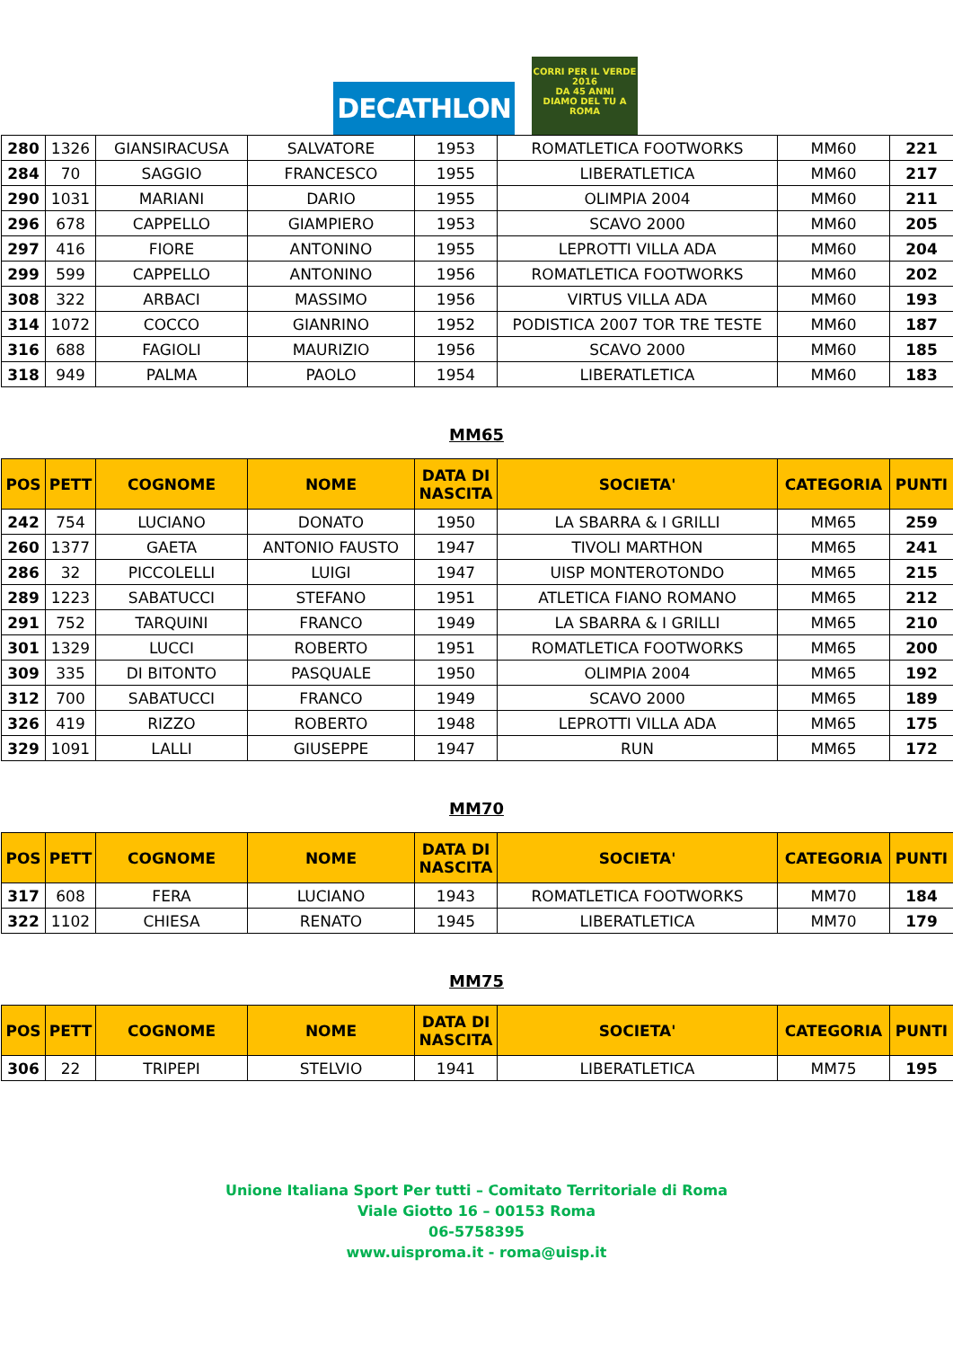DECATHLON
CORRI PER IL VERDE
2016
DA 45 ANNI
DIAMO DEL TU A ROMA
| 280 | 1326 | GIANSIRACUSA | SALVATORE | 1953 | ROMATLETICA FOOTWORKS | MM60 | 221 |
| 284 | 70 | SAGGIO | FRANCESCO | 1955 | LIBERATLETICA | MM60 | 217 |
| 290 | 1031 | MARIANI | DARIO | 1955 | OLIMPIA 2004 | MM60 | 211 |
| 296 | 678 | CAPPELLO | GIAMPIERO | 1953 | SCAVO 2000 | MM60 | 205 |
| 297 | 416 | FIORE | ANTONINO | 1955 | LEPROTTI VILLA ADA | MM60 | 204 |
| 299 | 599 | CAPPELLO | ANTONINO | 1956 | ROMATLETICA FOOTWORKS | MM60 | 202 |
| 308 | 322 | ARBACI | MASSIMO | 1956 | VIRTUS VILLA ADA | MM60 | 193 |
| 314 | 1072 | COCCO | GIANRINO | 1952 | PODISTICA 2007 TOR TRE TESTE | MM60 | 187 |
| 316 | 688 | FAGIOLI | MAURIZIO | 1956 | SCAVO 2000 | MM60 | 185 |
| 318 | 949 | PALMA | PAOLO | 1954 | LIBERATLETICA | MM60 | 183 |
MM65
| POS | PETT | COGNOME | NOME | DATA DI NASCITA | SOCIETA' | CATEGORIA | PUNTI |
| --- | --- | --- | --- | --- | --- | --- | --- |
| 242 | 754 | LUCIANO | DONATO | 1950 | LA SBARRA & I GRILLI | MM65 | 259 |
| 260 | 1377 | GAETA | ANTONIO FAUSTO | 1947 | TIVOLI MARTHON | MM65 | 241 |
| 286 | 32 | PICCOLELLI | LUIGI | 1947 | UISP MONTEROTONDO | MM65 | 215 |
| 289 | 1223 | SABATUCCI | STEFANO | 1951 | ATLETICA FIANO ROMANO | MM65 | 212 |
| 291 | 752 | TARQUINI | FRANCO | 1949 | LA SBARRA & I GRILLI | MM65 | 210 |
| 301 | 1329 | LUCCI | ROBERTO | 1951 | ROMATLETICA FOOTWORKS | MM65 | 200 |
| 309 | 335 | DI BITONTO | PASQUALE | 1950 | OLIMPIA 2004 | MM65 | 192 |
| 312 | 700 | SABATUCCI | FRANCO | 1949 | SCAVO 2000 | MM65 | 189 |
| 326 | 419 | RIZZO | ROBERTO | 1948 | LEPROTTI VILLA ADA | MM65 | 175 |
| 329 | 1091 | LALLI | GIUSEPPE | 1947 | RUN | MM65 | 172 |
MM70
| POS | PETT | COGNOME | NOME | DATA DI NASCITA | SOCIETA' | CATEGORIA | PUNTI |
| --- | --- | --- | --- | --- | --- | --- | --- |
| 317 | 608 | FERA | LUCIANO | 1943 | ROMATLETICA FOOTWORKS | MM70 | 184 |
| 322 | 1102 | CHIESA | RENATO | 1945 | LIBERATLETICA | MM70 | 179 |
MM75
| POS | PETT | COGNOME | NOME | DATA DI NASCITA | SOCIETA' | CATEGORIA | PUNTI |
| --- | --- | --- | --- | --- | --- | --- | --- |
| 306 | 22 | TRIPEPI | STELVIO | 1941 | LIBERATLETICA | MM75 | 195 |
Unione Italiana Sport Per tutti – Comitato Territoriale di Roma
Viale Giotto 16 – 00153 Roma
06-5758395
www.uisproma.it - roma@uisp.it